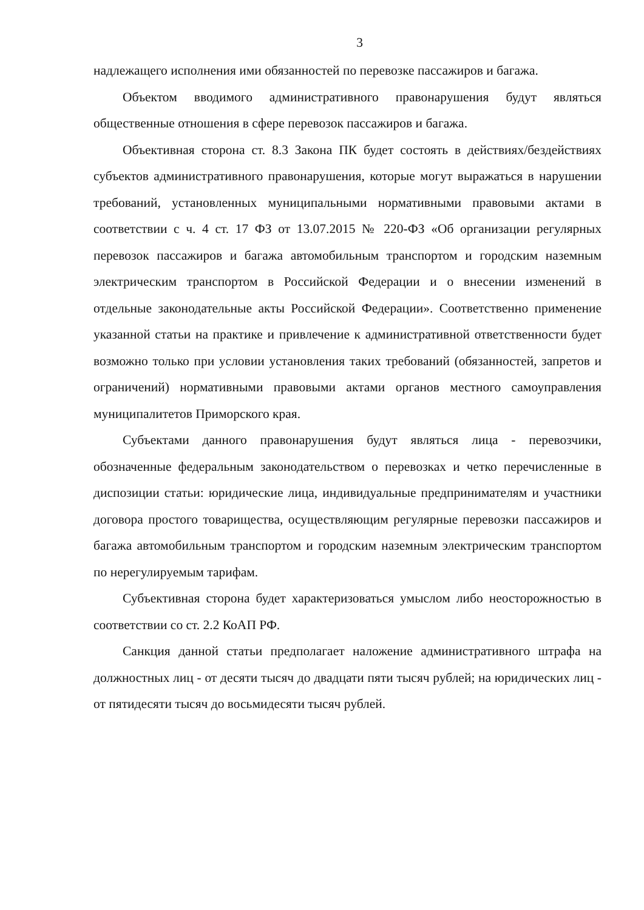3
надлежащего исполнения ими обязанностей по перевозке пассажиров и багажа.
Объектом вводимого административного правонарушения будут являться общественные отношения в сфере перевозок пассажиров и багажа.
Объективная сторона ст. 8.3 Закона ПК будет состоять в действиях/бездействиях субъектов административного правонарушения, которые могут выражаться в нарушении требований, установленных муниципальными нормативными правовыми актами в соответствии с ч. 4 ст. 17 ФЗ от 13.07.2015 № 220-ФЗ «Об организации регулярных перевозок пассажиров и багажа автомобильным транспортом и городским наземным электрическим транспортом в Российской Федерации и о внесении изменений в отдельные законодательные акты Российской Федерации». Соответственно применение указанной статьи на практике и привлечение к административной ответственности будет возможно только при условии установления таких требований (обязанностей, запретов и ограничений) нормативными правовыми актами органов местного самоуправления муниципалитетов Приморского края.
Субъектами данного правонарушения будут являться лица - перевозчики, обозначенные федеральным законодательством о перевозках и четко перечисленные в диспозиции статьи: юридические лица, индивидуальные предпринимателям и участники договора простого товарищества, осуществляющим регулярные перевозки пассажиров и багажа автомобильным транспортом и городским наземным электрическим транспортом по нерегулируемым тарифам.
Субъективная сторона будет характеризоваться умыслом либо неосторожностью в соответствии со ст. 2.2 КоАП РФ.
Санкция данной статьи предполагает наложение административного штрафа на должностных лиц - от десяти тысяч до двадцати пяти тысяч рублей; на юридических лиц - от пятидесяти тысяч до восьмидесяти тысяч рублей.